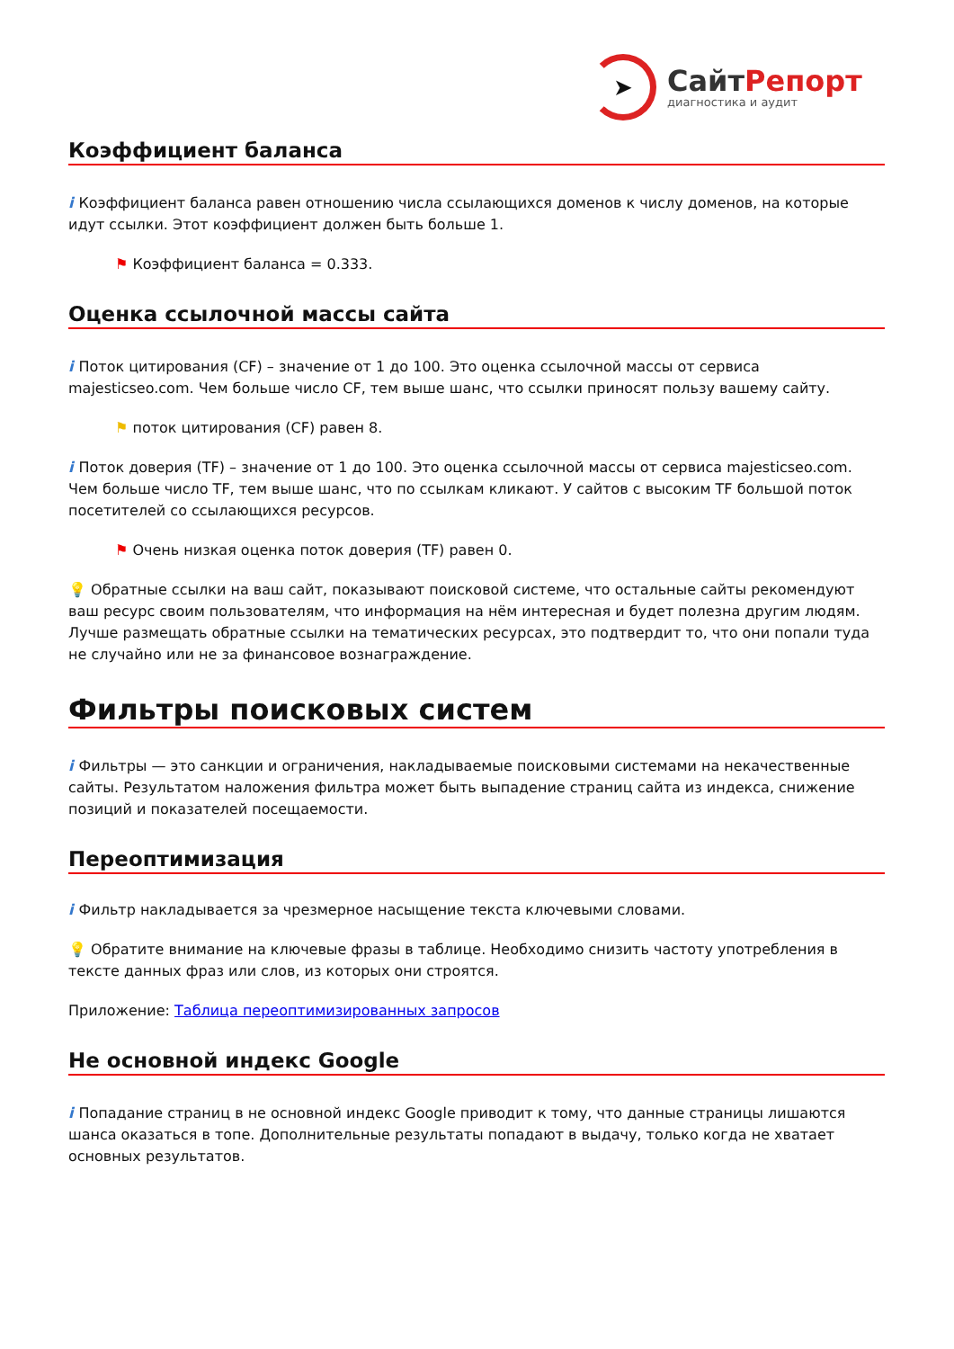➤
СайтРепорт
диагностика и аудит
Коэффициент баланса
i Коэффициент баланса равен отношению числа ссылающихся доменов к числу доменов, на которые идут ссылки. Этот коэффициент должен быть больше 1.
⚑ Коэффициент баланса = 0.333.
Оценка ссылочной массы сайта
i Поток цитирования (CF) – значение от 1 до 100. Это оценка ссылочной массы от сервиса majesticseo.com. Чем больше число CF, тем выше шанс, что ссылки приносят пользу вашему сайту.
⚑ поток цитирования (CF) равен 8.
i Поток доверия (TF) – значение от 1 до 100. Это оценка ссылочной массы от сервиса majesticseo.com. Чем больше число TF, тем выше шанс, что по ссылкам кликают. У сайтов с высоким TF большой поток посетителей со ссылающихся ресурсов.
⚑ Очень низкая оценка поток доверия (TF) равен 0.
💡 Обратные ссылки на ваш сайт, показывают поисковой системе, что остальные сайты рекомендуют ваш ресурс своим пользователям, что информация на нём интересная и будет полезна другим людям.
Лучше размещать обратные ссылки на тематических ресурсах, это подтвердит то, что они попали туда не случайно или не за финансовое вознаграждение.
Фильтры поисковых систем
i Фильтры — это санкции и ограничения, накладываемые поисковыми системами на некачественные сайты. Результатом наложения фильтра может быть выпадение страниц сайта из индекса, снижение позиций и показателей посещаемости.
Переоптимизация
i Фильтр накладывается за чрезмерное насыщение текста ключевыми словами.
💡 Обратите внимание на ключевые фразы в таблице. Необходимо снизить частоту употребления в тексте данных фраз или слов, из которых они строятся.
Приложение: Таблица переоптимизированных запросов
Не основной индекс Google
i Попадание страниц в не основной индекс Google приводит к тому, что данные страницы лишаются шанса оказаться в топе. Дополнительные результаты попадают в выдачу, только когда не хватает основных результатов.